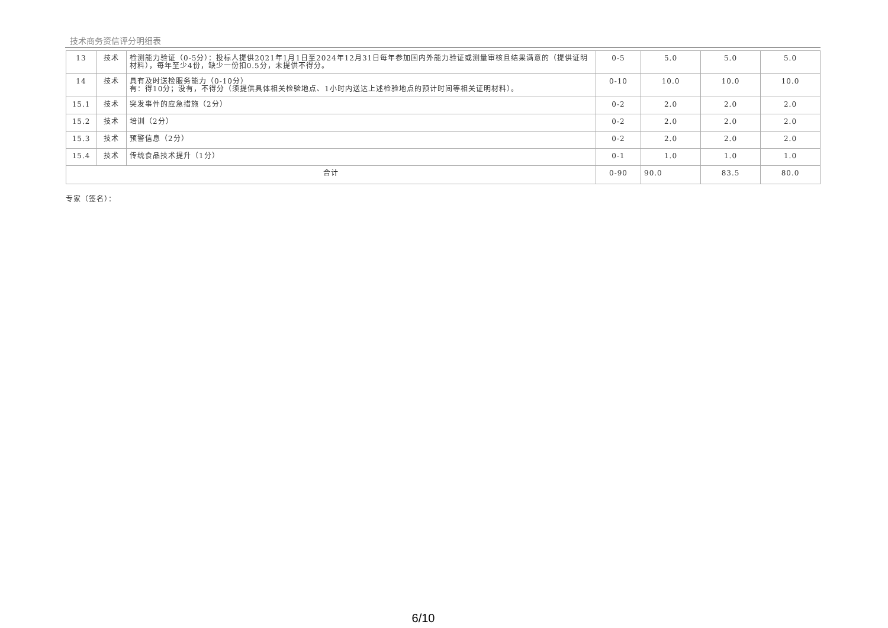技术商务资信评分明细表
| 13 | 技术 | 检测能力验证（0-5分）：投标人提供2021年1月1日至2024年12月31日每年参加国内外能力验证或测量审核且结果满意的（提供证明材料），每年至少4份，缺少一份扣0.5分，未提供不得分。 | 0-5 | 5.0 | 5.0 | 5.0 |
| 14 | 技术 | 具有及时送检服务能力（0-10分） 有：得10分；没有，不得分（须提供具体相关检验地点、1小时内送达上述检验地点的预计时间等相关证明材料）。 | 0-10 | 10.0 | 10.0 | 10.0 |
| 15.1 | 技术 | 突发事件的应急措施（2分） | 0-2 | 2.0 | 2.0 | 2.0 |
| 15.2 | 技术 | 培训（2分） | 0-2 | 2.0 | 2.0 | 2.0 |
| 15.3 | 技术 | 预警信息（2分） | 0-2 | 2.0 | 2.0 | 2.0 |
| 15.4 | 技术 | 传统食品技术提升（1分） | 0-1 | 1.0 | 1.0 | 1.0 |
| 合计 | | | 0-90 | 90.0 | 83.5 | 80.0 |
专家（签名）：
6/10